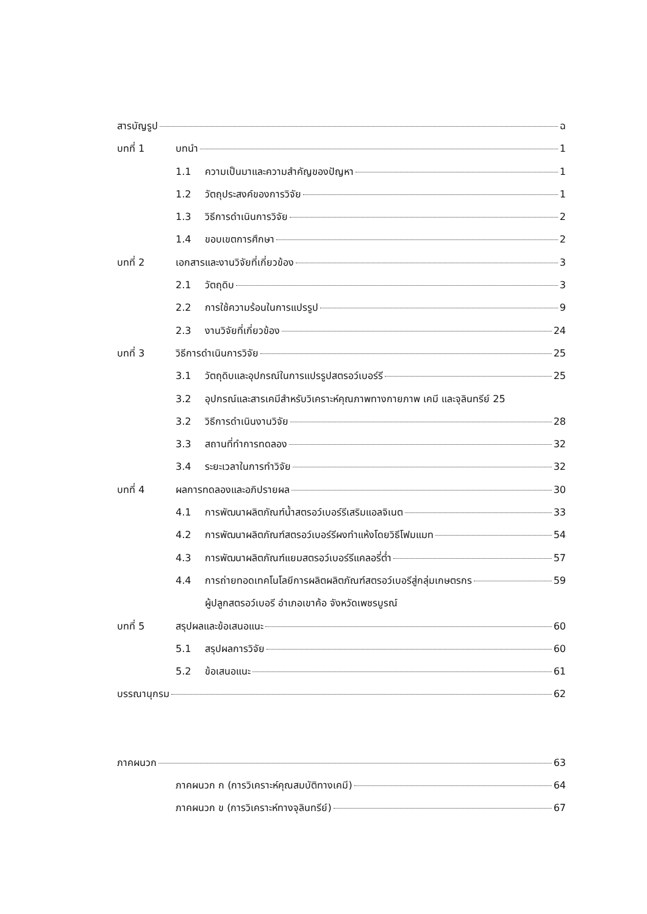สารบัญรูป ฉ
บทที่ 1 บทนำ 1
1.1 ความเป็นมาและความสำคัญของปัญหา 1
1.2 วัตถุประสงค์ของการวิจัย 1
1.3 วิธีการดำเนินการวิจัย 2
1.4 ขอบเขตการศึกษา 2
บทที่ 2 เอกสารและงานวิจัยที่เกี่ยวข้อง 3
2.1 วัตถุดิบ 3
2.2 การใช้ความร้อนในการแปรรูป 9
2.3 งานวิจัยที่เกี่ยวข้อง 24
บทที่ 3 วิธีการดำเนินการวิจัย 25
3.1 วัตถุดิบและอุปกรณ์ในการแปรรูปสตรอว์เบอร์รี 25
3.2 อุปกรณ์และสารเคมีสำหรับวิเคราะห์คุณภาพทางกายภาพ เคมี และจุลินทรีย์ 25
3.2 วิธีการดำเนินงานวิจัย 28
3.3 สถานที่ทำการทดลอง 32
3.4 ระยะเวลาในการทำวิจัย 32
บทที่ 4 ผลการทดลองและอภิปรายผล 30
4.1 การพัฒนาผลิตภัณฑ์น้ำสตรอว์เบอร์รีเสริมแอลจิเนต 33
4.2 การพัฒนาผลิตภัณฑ์สตรอว์เบอร์รีผงทำแห้งโดยวิธีโฟมแมท 54
4.3 การพัฒนาผลิตภัณฑ์แยมสตรอว์เบอร์รีแคลอรี่ต่ำ 57
4.4 การถ่ายทอดเทคโนโลยีการผลิตผลิตภัณฑ์สตรอว์เบอรีสู่กลุ่มเกษตรกร 59
ผู้ปลูกสตรอว์เบอรี อำเภอเขาค้อ จังหวัดเพชรบูรณ์
บทที่ 5 สรุปผลและข้อเสนอแนะ 60
5.1 สรุปผลการวิจัย 60
5.2 ข้อเสนอแนะ 61
บรรณานุกรม 62
ภาคผนวก 63
ภาคผนวก ก (การวิเคราะห์คุณสมบัติทางเคมี) 64
ภาคผนวก ข (การวิเคราะห์ทางจุลินทรีย์) 67